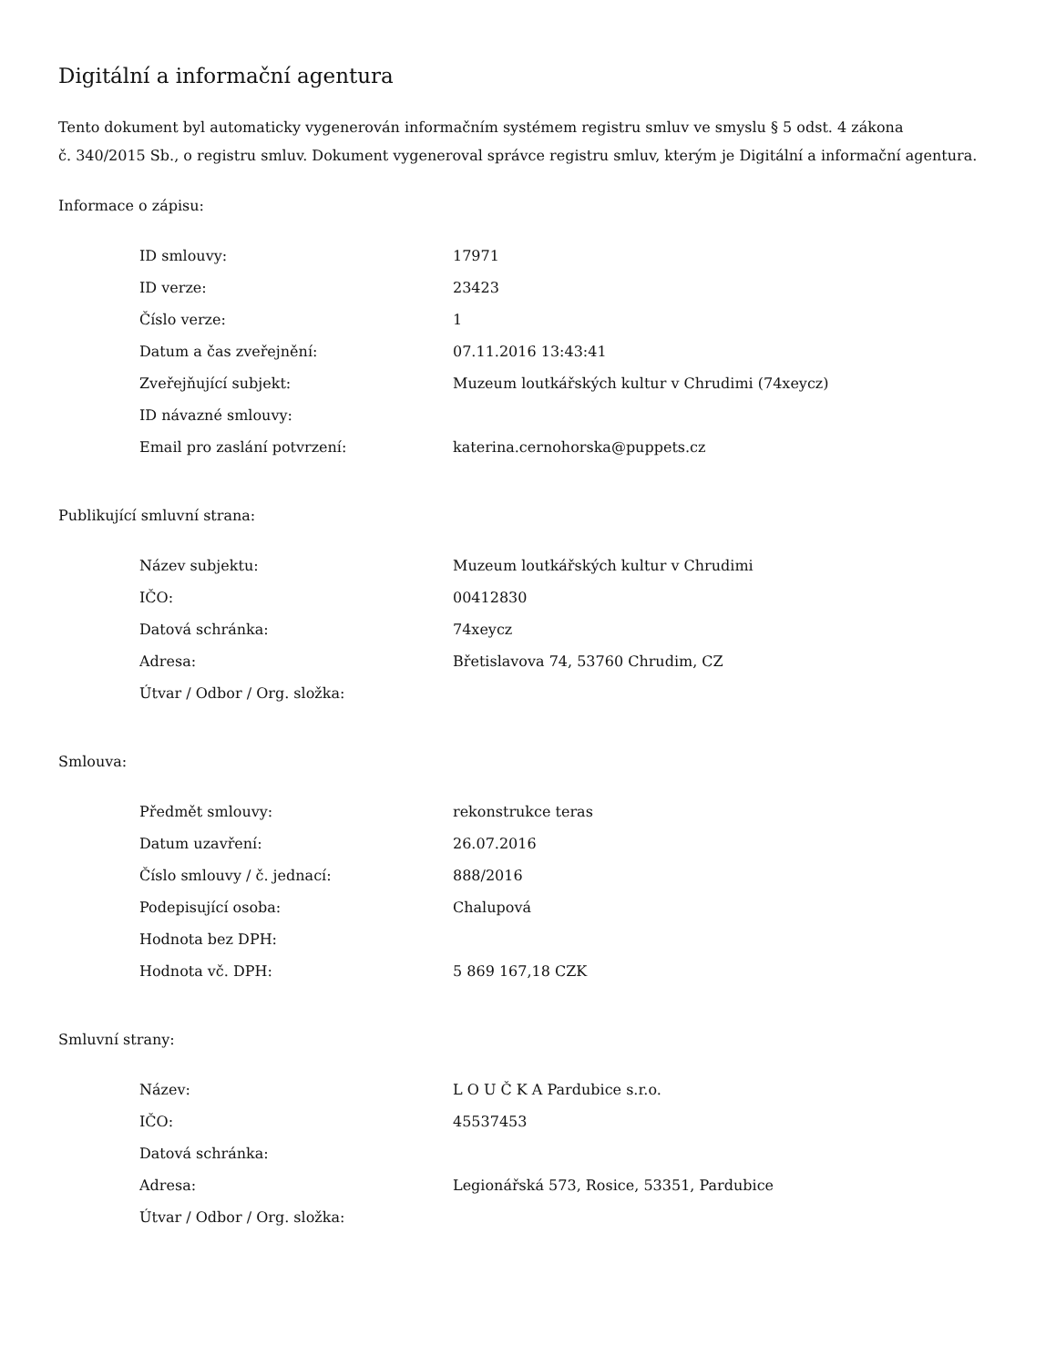Digitální a informační agentura
Tento dokument byl automaticky vygenerován informačním systémem registru smluv ve smyslu § 5 odst. 4 zákona
č. 340/2015 Sb., o registru smluv. Dokument vygeneroval správce registru smluv, kterým je Digitální a informační agentura.
Informace o zápisu:
| ID smlouvy: | 17971 |
| ID verze: | 23423 |
| Číslo verze: | 1 |
| Datum a čas zveřejnění: | 07.11.2016 13:43:41 |
| Zveřejňující subjekt: | Muzeum loutkářských kultur v Chrudimi (74xeycz) |
| ID návazné smlouvy: | |
| Email pro zaslání potvrzení: | katerina.cernohorska@puppets.cz |
Publikující smluvní strana:
| Název subjektu: | Muzeum loutkářských kultur v Chrudimi |
| IČO: | 00412830 |
| Datová schránka: | 74xeycz |
| Adresa: | Břetislavova 74, 53760 Chrudim, CZ |
| Útvar / Odbor / Org. složka: | |
Smlouva:
| Předmět smlouvy: | rekonstrukce teras |
| Datum uzavření: | 26.07.2016 |
| Číslo smlouvy / č. jednací: | 888/2016 |
| Podepisující osoba: | Chalupová |
| Hodnota bez DPH: | |
| Hodnota vč. DPH: | 5 869 167,18 CZK |
Smluvní strany:
| Název: | L O U Č K A Pardubice s.r.o. |
| IČO: | 45537453 |
| Datová schránka: | |
| Adresa: | Legionářská 573, Rosice, 53351, Pardubice |
| Útvar / Odbor / Org. složka: | |